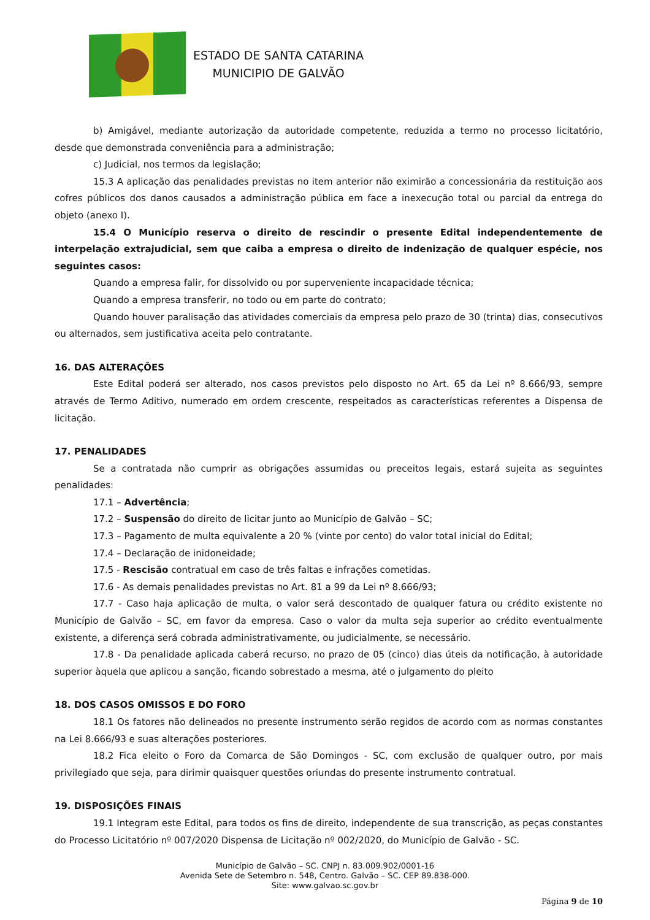ESTADO DE SANTA CATARINA
MUNICIPIO DE GALVÃO
b) Amigável, mediante autorização da autoridade competente, reduzida a termo no processo licitatório, desde que demonstrada conveniência para a administração;
c) Judicial, nos termos da legislação;
15.3 A aplicação das penalidades previstas no item anterior não eximirão a concessionária da restituição aos cofres públicos dos danos causados a administração pública em face a inexecução total ou parcial da entrega do objeto (anexo I).
15.4 O Município reserva o direito de rescindir o presente Edital independentemente de interpelação extrajudicial, sem que caiba a empresa o direito de indenização de qualquer espécie, nos seguintes casos:
Quando a empresa falir, for dissolvido ou por superveniente incapacidade técnica;
Quando a empresa transferir, no todo ou em parte do contrato;
Quando houver paralisação das atividades comerciais da empresa pelo prazo de 30 (trinta) dias, consecutivos ou alternados, sem justificativa aceita pelo contratante.
16. DAS ALTERAÇÕES
Este Edital poderá ser alterado, nos casos previstos pelo disposto no Art. 65 da Lei nº 8.666/93, sempre através de Termo Aditivo, numerado em ordem crescente, respeitados as características referentes a Dispensa de licitação.
17. PENALIDADES
Se a contratada não cumprir as obrigações assumidas ou preceitos legais, estará sujeita as seguintes penalidades:
17.1 – Advertência;
17.2 – Suspensão do direito de licitar junto ao Município de Galvão – SC;
17.3 – Pagamento de multa equivalente a 20 % (vinte por cento) do valor total inicial do Edital;
17.4 – Declaração de inidoneidade;
17.5 - Rescisão contratual em caso de três faltas e infrações cometidas.
17.6 - As demais penalidades previstas no Art. 81 a 99 da Lei nº 8.666/93;
17.7 - Caso haja aplicação de multa, o valor será descontado de qualquer fatura ou crédito existente no Município de Galvão – SC, em favor da empresa. Caso o valor da multa seja superior ao crédito eventualmente existente, a diferença será cobrada administrativamente, ou judicialmente, se necessário.
17.8 - Da penalidade aplicada caberá recurso, no prazo de 05 (cinco) dias úteis da notificação, à autoridade superior àquela que aplicou a sanção, ficando sobrestado a mesma, até o julgamento do pleito
18. DOS CASOS OMISSOS E DO FORO
18.1 Os fatores não delineados no presente instrumento serão regidos de acordo com as normas constantes na Lei 8.666/93 e suas alterações posteriores.
18.2 Fica eleito o Foro da Comarca de São Domingos - SC, com exclusão de qualquer outro, por mais privilegiado que seja, para dirimir quaisquer questões oriundas do presente instrumento contratual.
19. DISPOSIÇÕES FINAIS
19.1 Integram este Edital, para todos os fins de direito, independente de sua transcrição, as peças constantes do Processo Licitatório nº 007/2020 Dispensa de Licitação nº 002/2020, do Município de Galvão - SC.
Município de Galvão – SC. CNPJ n. 83.009.902/0001-16
Avenida Sete de Setembro n. 548, Centro. Galvão – SC. CEP 89.838-000.
Site: www.galvao.sc.gov.br
Página 9 de 10